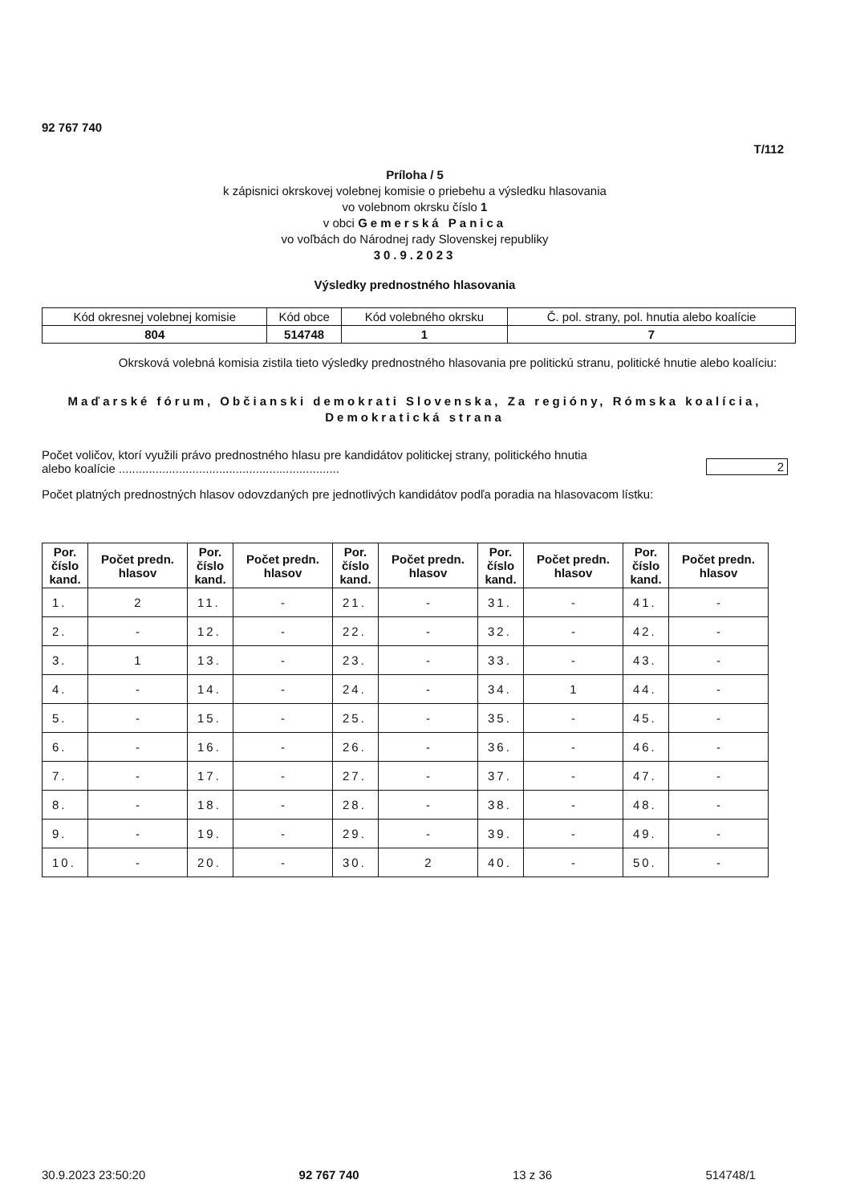92 767 740
T/112
Príloha / 5
k zápisnici okrskovej volebnej komisie o priebehu a výsledku hlasovania
vo volebnom okrsku číslo 1
v obci Gemerská Panica
vo voľbách do Národnej rady Slovenskej republiky
30.9.2023
Výsledky prednostného hlasovania
| Kód okresnej volebnej komisie | Kód obce | Kód volebného okrsku | Č. pol. strany, pol. hnutia alebo koalície |
| 804 | 514748 | 1 | 7 |
Okrsková volebná komisia zistila tieto výsledky prednostného hlasovania pre politickú stranu, politické hnutie alebo koalíciu:
Maďarské fórum, Občianski demokrati Slovenska, Za regióny, Rómska koalícia, Demokratická strana
Počet voličov, ktorí využili právo prednostného hlasu pre kandidátov politickej strany, politického hnutia
alebo koalície ..................................................................
2
Počet platných prednostných hlasov odovzdaných pre jednotlivých kandidátov podľa poradia na hlasovacom lístku:
| Por. číslo kand. | Počet predn. hlasov | Por. číslo kand. | Počet predn. hlasov | Por. číslo kand. | Počet predn. hlasov | Por. číslo kand. | Počet predn. hlasov | Por. číslo kand. | Počet predn. hlasov |
| --- | --- | --- | --- | --- | --- | --- | --- | --- | --- |
| 1. | 2 | 11. | - | 21. | - | 31. | - | 41. | - |
| 2. | - | 12. | - | 22. | - | 32. | - | 42. | - |
| 3. | 1 | 13. | - | 23. | - | 33. | - | 43. | - |
| 4. | - | 14. | - | 24. | - | 34. | 1 | 44. | - |
| 5. | - | 15. | - | 25. | - | 35. | - | 45. | - |
| 6. | - | 16. | - | 26. | - | 36. | - | 46. | - |
| 7. | - | 17. | - | 27. | - | 37. | - | 47. | - |
| 8. | - | 18. | - | 28. | - | 38. | - | 48. | - |
| 9. | - | 19. | - | 29. | - | 39. | - | 49. | - |
| 10. | - | 20. | - | 30. | 2 | 40. | - | 50. | - |
30.9.2023 23:50:20 92 767 740 13 z 36 514748/1